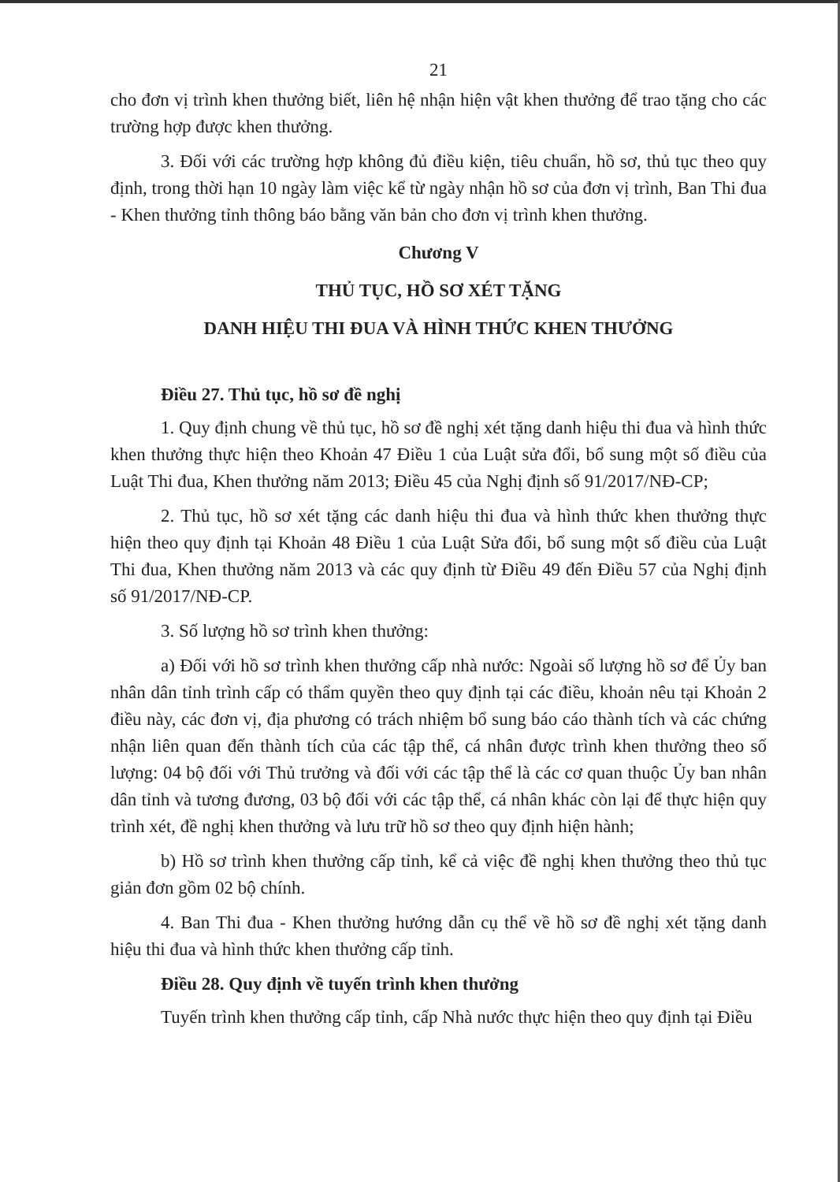21
cho đơn vị trình khen thưởng biết, liên hệ nhận hiện vật khen thưởng để trao tặng cho các trường hợp được khen thưởng.
3. Đối với các trường hợp không đủ điều kiện, tiêu chuẩn, hồ sơ, thủ tục theo quy định, trong thời hạn 10 ngày làm việc kể từ ngày nhận hồ sơ của đơn vị trình, Ban Thi đua - Khen thưởng tỉnh thông báo bằng văn bản cho đơn vị trình khen thưởng.
Chương V
THỦ TỤC, HỒ SƠ XÉT TẶNG
DANH HIỆU THI ĐUA VÀ HÌNH THỨC KHEN THƯỞNG
Điều 27. Thủ tục, hồ sơ đề nghị
1. Quy định chung về thủ tục, hồ sơ đề nghị xét tặng danh hiệu thi đua và hình thức khen thưởng thực hiện theo Khoản 47 Điều 1 của Luật sửa đổi, bổ sung một số điều của Luật Thi đua, Khen thưởng năm 2013; Điều 45 của Nghị định số 91/2017/NĐ-CP;
2. Thủ tục, hồ sơ xét tặng các danh hiệu thi đua và hình thức khen thưởng thực hiện theo quy định tại Khoản 48 Điều 1 của Luật Sửa đổi, bổ sung một số điều của Luật Thi đua, Khen thưởng năm 2013 và các quy định từ Điều 49 đến Điều 57 của Nghị định số 91/2017/NĐ-CP.
3. Số lượng hồ sơ trình khen thưởng:
a) Đối với hồ sơ trình khen thưởng cấp nhà nước: Ngoài số lượng hồ sơ để Ủy ban nhân dân tỉnh trình cấp có thẩm quyền theo quy định tại các điều, khoản nêu tại Khoản 2 điều này, các đơn vị, địa phương có trách nhiệm bổ sung báo cáo thành tích và các chứng nhận liên quan đến thành tích của các tập thể, cá nhân được trình khen thưởng theo số lượng: 04 bộ đối với Thủ trưởng và đối với các tập thể là các cơ quan thuộc Ủy ban nhân dân tỉnh và tương đương, 03 bộ đối với các tập thể, cá nhân khác còn lại để thực hiện quy trình xét, đề nghị khen thưởng và lưu trữ hồ sơ theo quy định hiện hành;
b) Hồ sơ trình khen thưởng cấp tỉnh, kể cả việc đề nghị khen thưởng theo thủ tục giản đơn gồm 02 bộ chính.
4. Ban Thi đua - Khen thưởng hướng dẫn cụ thể về hồ sơ đề nghị xét tặng danh hiệu thi đua và hình thức khen thưởng cấp tỉnh.
Điều 28. Quy định về tuyến trình khen thưởng
Tuyến trình khen thưởng cấp tỉnh, cấp Nhà nước thực hiện theo quy định tại Điều